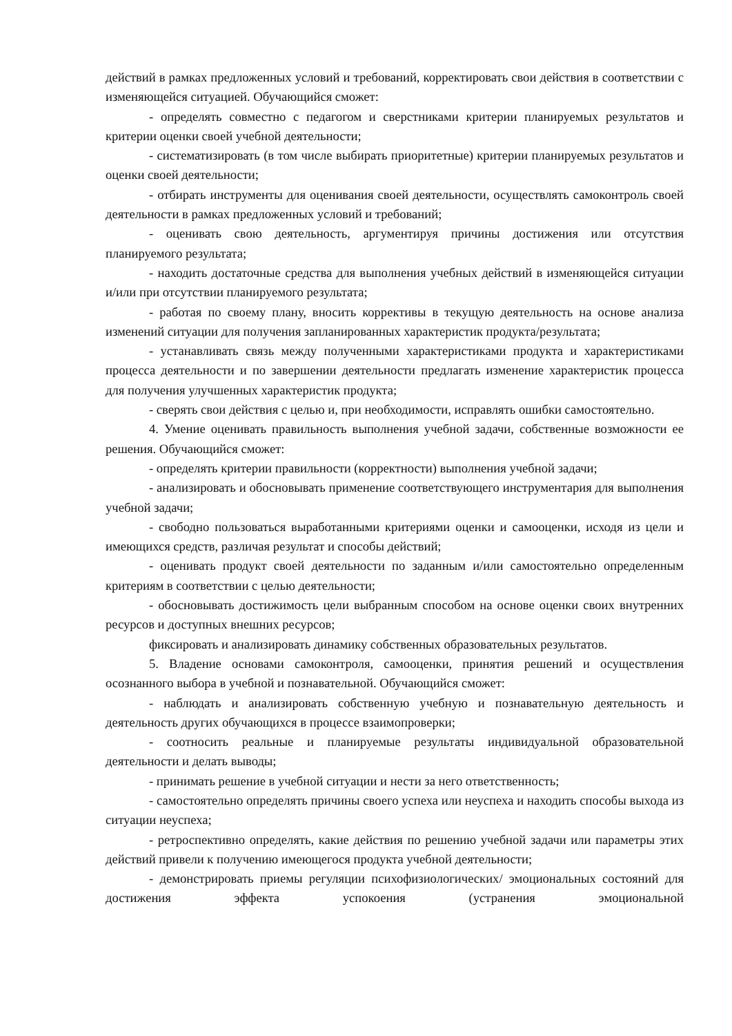действий в рамках предложенных условий и требований, корректировать свои действия в соответствии с изменяющейся ситуацией. Обучающийся сможет:
- определять совместно с педагогом и сверстниками критерии планируемых результатов и критерии оценки своей учебной деятельности;
- систематизировать (в том числе выбирать приоритетные) критерии планируемых результатов и оценки своей деятельности;
- отбирать инструменты для оценивания своей деятельности, осуществлять самоконтроль своей деятельности в рамках предложенных условий и требований;
- оценивать свою деятельность, аргументируя причины достижения или отсутствия планируемого результата;
- находить достаточные средства для выполнения учебных действий в изменяющейся ситуации и/или при отсутствии планируемого результата;
- работая по своему плану, вносить коррективы в текущую деятельность на основе анализа изменений ситуации для получения запланированных характеристик продукта/результата;
- устанавливать связь между полученными характеристиками продукта и характеристиками процесса деятельности и по завершении деятельности предлагать изменение характеристик процесса для получения улучшенных характеристик продукта;
- сверять свои действия с целью и, при необходимости, исправлять ошибки самостоятельно.
4. Умение оценивать правильность выполнения учебной задачи, собственные возможности ее решения. Обучающийся сможет:
- определять критерии правильности (корректности) выполнения учебной задачи;
- анализировать и обосновывать применение соответствующего инструментария для выполнения учебной задачи;
- свободно пользоваться выработанными критериями оценки и самооценки, исходя из цели и имеющихся средств, различая результат и способы действий;
- оценивать продукт своей деятельности по заданным и/или самостоятельно определенным критериям в соответствии с целью деятельности;
- обосновывать достижимость цели выбранным способом на основе оценки своих внутренних ресурсов и доступных внешних ресурсов;
фиксировать и анализировать динамику собственных образовательных результатов.
5. Владение основами самоконтроля, самооценки, принятия решений и осуществления осознанного выбора в учебной и познавательной. Обучающийся сможет:
- наблюдать и анализировать собственную учебную и познавательную деятельность и деятельность других обучающихся в процессе взаимопроверки;
- соотносить реальные и планируемые результаты индивидуальной образовательной деятельности и делать выводы;
- принимать решение в учебной ситуации и нести за него ответственность;
- самостоятельно определять причины своего успеха или неуспеха и находить способы выхода из ситуации неуспеха;
- ретроспективно определять, какие действия по решению учебной задачи или параметры этих действий привели к получению имеющегося продукта учебной деятельности;
- демонстрировать приемы регуляции психофизиологических/ эмоциональных состояний для достижения эффекта успокоения (устранения эмоциональной